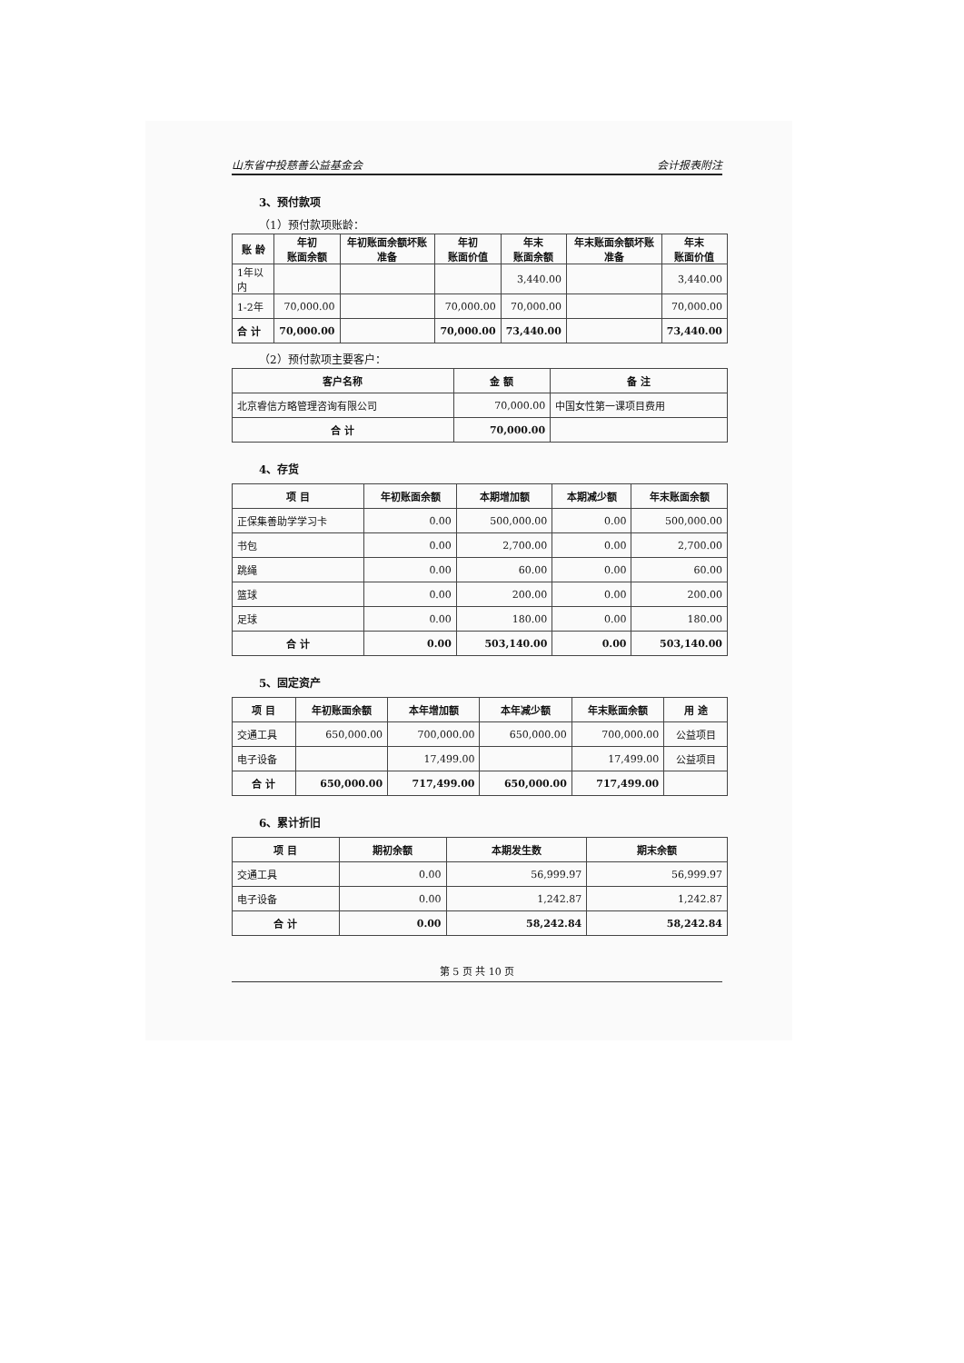山东省中投慈善公益基金会 会计报表附注
3、预付款项
（1）预付款项账龄：
| 账 龄 | 年初 账面余额 | 年初账面余额坏账准备 | 年初 账面价值 | 年末 账面余额 | 年末账面余额坏账准备 | 年末 账面价值 |
| --- | --- | --- | --- | --- | --- | --- |
| 1年以内 | | | | 3,440.00 | | 3,440.00 |
| 1-2年 | 70,000.00 | | 70,000.00 | 70,000.00 | | 70,000.00 |
| 合 计 | 70,000.00 | | 70,000.00 | 73,440.00 | | 73,440.00 |
（2）预付款项主要客户：
| 客户名称 | 金 额 | 备 注 |
| --- | --- | --- |
| 北京睿信方略管理咨询有限公司 | 70,000.00 | 中国女性第一课项目费用 |
| 合 计 | 70,000.00 | |
4、存货
| 项 目 | 年初账面余额 | 本期增加额 | 本期减少额 | 年末账面余额 |
| --- | --- | --- | --- | --- |
| 正保集善助学学习卡 | 0.00 | 500,000.00 | 0.00 | 500,000.00 |
| 书包 | 0.00 | 2,700.00 | 0.00 | 2,700.00 |
| 跳绳 | 0.00 | 60.00 | 0.00 | 60.00 |
| 篮球 | 0.00 | 200.00 | 0.00 | 200.00 |
| 足球 | 0.00 | 180.00 | 0.00 | 180.00 |
| 合 计 | 0.00 | 503,140.00 | 0.00 | 503,140.00 |
5、固定资产
| 项 目 | 年初账面余额 | 本年增加额 | 本年减少额 | 年末账面余额 | 用 途 |
| --- | --- | --- | --- | --- | --- |
| 交通工具 | 650,000.00 | 700,000.00 | 650,000.00 | 700,000.00 | 公益项目 |
| 电子设备 | | 17,499.00 | | 17,499.00 | 公益项目 |
| 合 计 | 650,000.00 | 717,499.00 | 650,000.00 | 717,499.00 | |
6、累计折旧
| 项 目 | 期初余额 | 本期发生数 | 期末余额 |
| --- | --- | --- | --- |
| 交通工具 | 0.00 | 56,999.97 | 56,999.97 |
| 电子设备 | 0.00 | 1,242.87 | 1,242.87 |
| 合 计 | 0.00 | 58,242.84 | 58,242.84 |
第 5 页 共 10 页